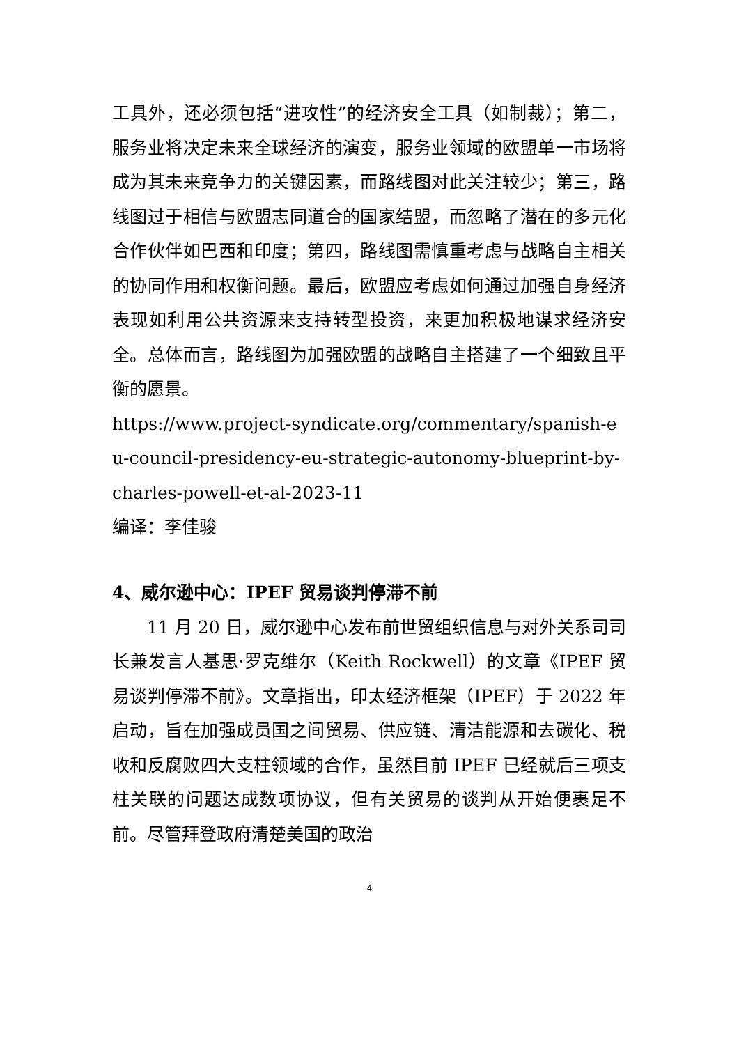工具外，还必须包括“进攻性”的经济安全工具（如制裁）；第二，服务业将决定未来全球经济的演变，服务业领域的欧盟单一市场将成为其未来竞争力的关键因素，而路线图对此关注较少；第三，路线图过于相信与欧盟志同道合的国家结盟，而忽略了潜在的多元化合作伙伴如巴西和印度；第四，路线图需慎重考虑与战略自主相关的协同作用和权衡问题。最后，欧盟应考虑如何通过加强自身经济表现如利用公共资源来支持转型投资，来更加积极地谋求经济安全。总体而言，路线图为加强欧盟的战略自主搭建了一个细致且平衡的愿景。
https://www.project-syndicate.org/commentary/spanish-eu-council-presidency-eu-strategic-autonomy-blueprint-by-charles-powell-et-al-2023-11
编译：李佳骏
4、威尔逊中心：IPEF 贸易谈判停滞不前
11 月 20 日，威尔逊中心发布前世贸组织信息与对外关系司司长兼发言人基思·罗克维尔（Keith Rockwell）的文章《IPEF 贸易谈判停滞不前》。文章指出，印太经济框架（IPEF）于 2022 年启动，旨在加强成员国之间贸易、供应链、清洁能源和去碳化、税收和反腐败四大支柱领域的合作，虽然目前 IPEF 已经就后三项支柱关联的问题达成数项协议，但有关贸易的谈判从开始便裹足不前。尽管拜登政府清楚美国的政治
4